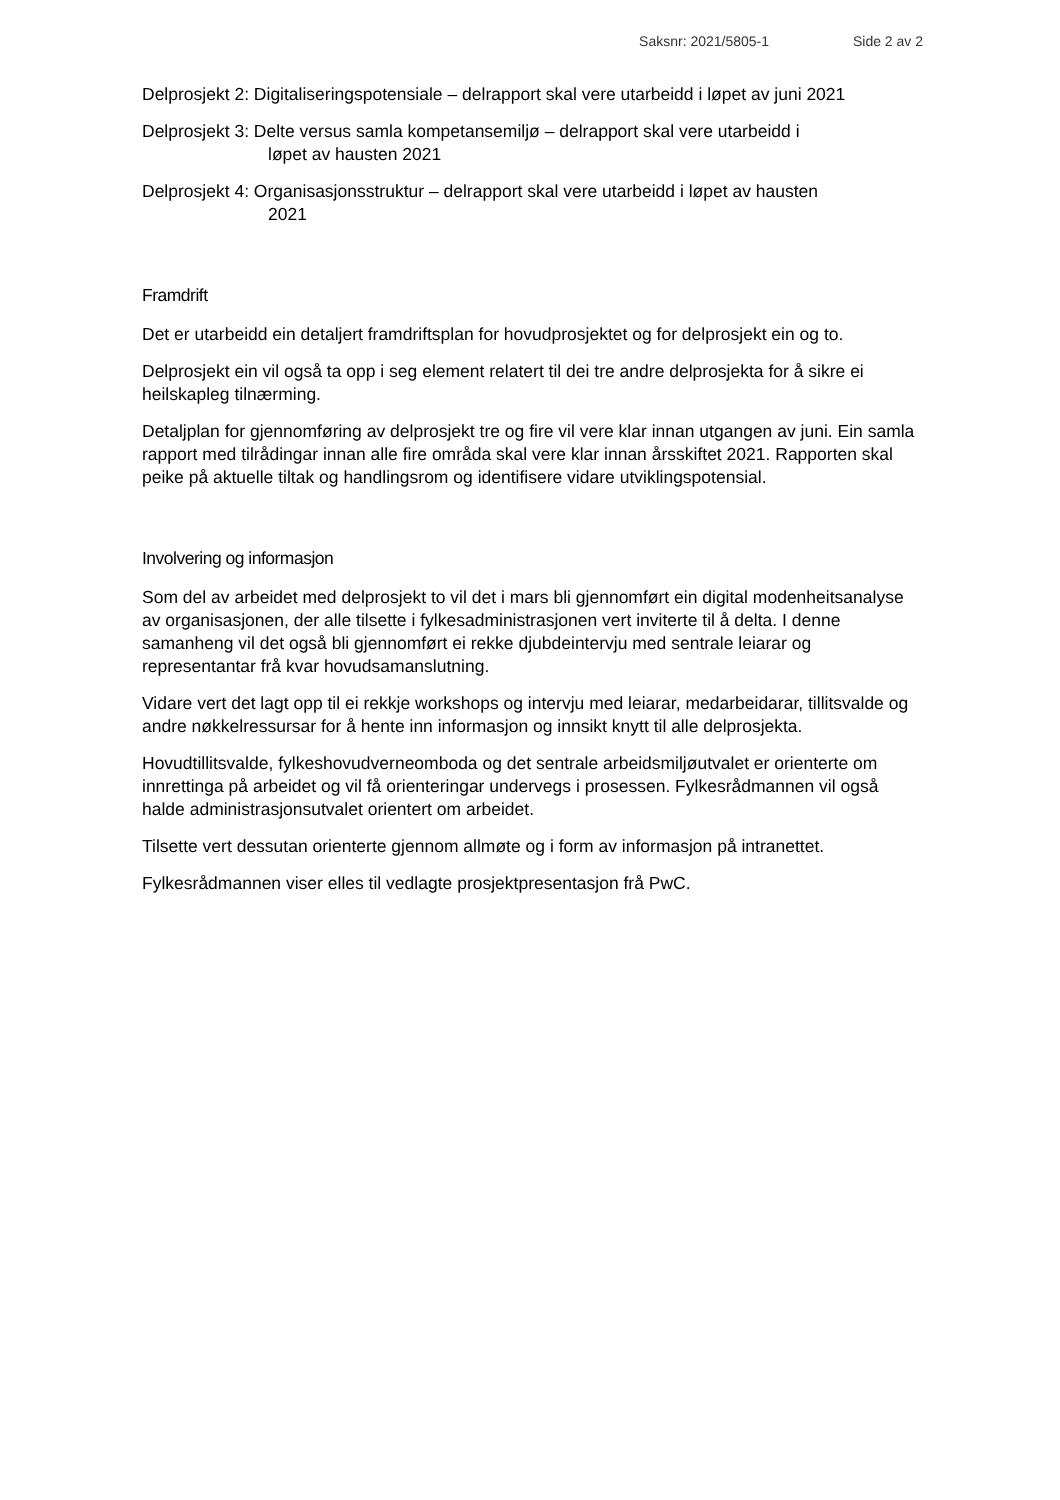Saksnr: 2021/5805-1 Side 2 av 2
Delprosjekt 2: Digitaliseringspotensiale – delrapport skal vere utarbeidd i løpet av juni 2021
Delprosjekt 3: Delte versus samla kompetansemiljø – delrapport skal vere utarbeidd i
løpet av hausten 2021
Delprosjekt 4: Organisasjonsstruktur – delrapport skal vere utarbeidd i løpet av hausten
2021
Framdrift
Det er utarbeidd ein detaljert framdriftsplan for hovudprosjektet og for delprosjekt ein og to.
Delprosjekt ein vil også ta opp i seg element relatert til dei tre andre delprosjekta for å sikre ei heilskapleg tilnærming.
Detaljplan for gjennomføring av delprosjekt tre og fire vil vere klar innan utgangen av juni. Ein samla rapport med tilrådingar innan alle fire områda skal vere klar innan årsskiftet 2021. Rapporten skal peike på aktuelle tiltak og handlingsrom og identifisere vidare utviklingspotensial.
Involvering og informasjon
Som del av arbeidet med delprosjekt to vil det i mars bli gjennomført ein digital modenheitsanalyse av organisasjonen, der alle tilsette i fylkesadministrasjonen vert inviterte til å delta. I denne samanheng vil det også bli gjennomført ei rekke djubdeintervju med sentrale leiarar og representantar frå kvar hovudsamanslutning.
Vidare vert det lagt opp til ei rekkje workshops og intervju med leiarar, medarbeidarar, tillitsvalde og andre nøkkelressursar for å hente inn informasjon og innsikt knytt til alle delprosjekta.
Hovudtillitsvalde, fylkeshovudverneomboda og det sentrale arbeidsmiljøutvalet er orienterte om innrettinga på arbeidet og vil få orienteringar undervegs i prosessen. Fylkesrådmannen vil også halde administrasjonsutvalet orientert om arbeidet.
Tilsette vert dessutan orienterte gjennom allmøte og i form av informasjon på intranettet.
Fylkesrådmannen viser elles til vedlagte prosjektpresentasjon frå PwC.